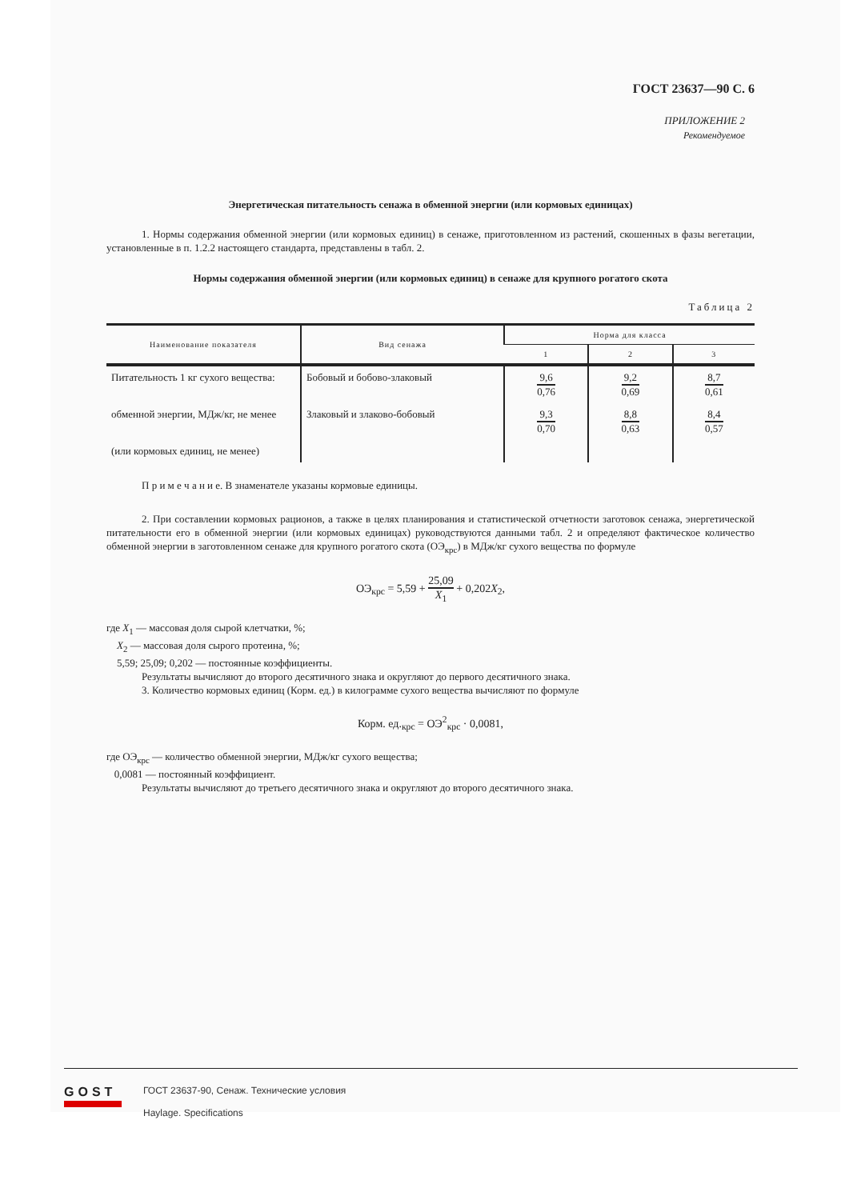ГОСТ 23637—90 С. 6
ПРИЛОЖЕНИЕ 2
Рекомендуемое
Энергетическая питательность сенажа в обменной энергии (или кормовых единицах)
1. Нормы содержания обменной энергии (или кормовых единиц) в сенаже, приготовленном из растений, скошенных в фазы вегетации, установленные в п. 1.2.2 настоящего стандарта, представлены в табл. 2.
Нормы содержания обменной энергии (или кормовых единиц) в сенаже для крупного рогатого скота
Таблица 2
| Наименование показателя | Вид сенажа | Норма для класса | | |
| --- | --- | --- | --- | --- |
| | | 1 | 2 | 3 |
| Питательность 1 кг сухого вещества: | Бобовый и бобово-злаковый | 9,6 0,76 | 9,2 0,69 | 8,7 0,61 |
| обменной энергии, МДж/кг, не менее | Злаковый и злаково-бобовый | 9,3 0,70 | 8,8 0,63 | 8,4 0,57 |
| (или кормовых единиц, не менее) | | | | |
П р и м е ч а н и е. В знаменателе указаны кормовые единицы.
2. При составлении кормовых рационов, а также в целях планирования и статистической отчетности заготовок сенажа, энергетической питательности его в обменной энергии (или кормовых единицах) руководствуются данными табл. 2 и определяют фактическое количество обменной энергии в заготовленном сенаже для крупного рогатого скота (ОЭ<sub>крс</sub>) в МДж/кг сухого вещества по формуле
ОЭ<sub>крс</sub> = 5,59 + 25,09 X<sub>1</sub> + 0,202X<sub>2</sub>,
где X<sub>1</sub> — массовая доля сырой клетчатки, %;
X<sub>2</sub> — массовая доля сырого протеина, %;
5,59; 25,09; 0,202 — постоянные коэффициенты.
Результаты вычисляют до второго десятичного знака и округляют до первого десятичного знака.
3. Количество кормовых единиц (Корм. ед.) в килограмме сухого вещества вычисляют по формуле
Корм. ед.<sub>крс</sub> = ОЭ<sup>2</sup><sub>крс</sub> · 0,0081,
где ОЭ<sub>крс</sub> — количество обменной энергии, МДж/кг сухого вещества;
0,0081 — постоянный коэффициент.
Результаты вычисляют до третьего десятичного знака и округляют до второго десятичного знака.
GOST
ГОСТ 23637-90, Сенаж. Технические условия
Haylage. Specifications